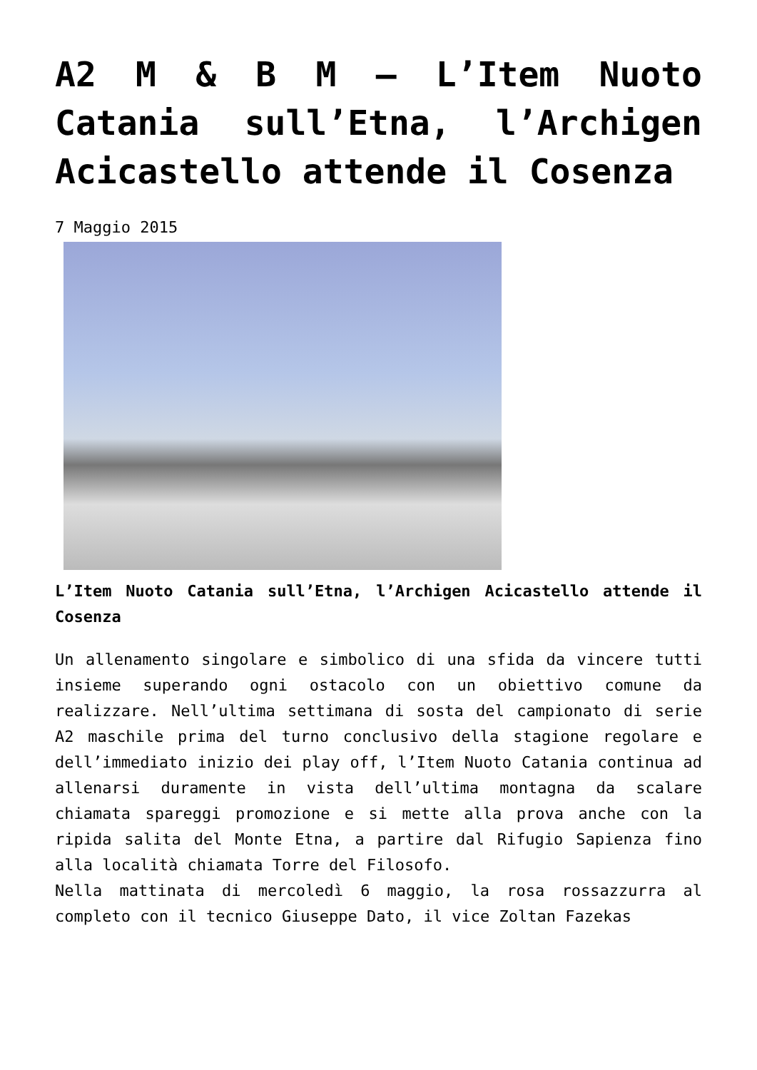A2 M & B M – L’Item Nuoto Catania sull’Etna, l’Archigen Acicastello attende il Cosenza
7 Maggio 2015
L’Item Nuoto Catania sull’Etna, l’Archigen Acicastello attende il Cosenza
Un allenamento singolare e simbolico di una sfida da vincere tutti insieme superando ogni ostacolo con un obiettivo comune da realizzare. Nell’ultima settimana di sosta del campionato di serie A2 maschile prima del turno conclusivo della stagione regolare e dell’immediato inizio dei play off, l’Item Nuoto Catania continua ad allenarsi duramente in vista dell’ultima montagna da scalare chiamata spareggi promozione e si mette alla prova anche con la ripida salita del Monte Etna, a partire dal Rifugio Sapienza fino alla località chiamata Torre del Filosofo.
Nella mattinata di mercoledì 6 maggio, la rosa rossazzurra al completo con il tecnico Giuseppe Dato, il vice Zoltan Fazekas